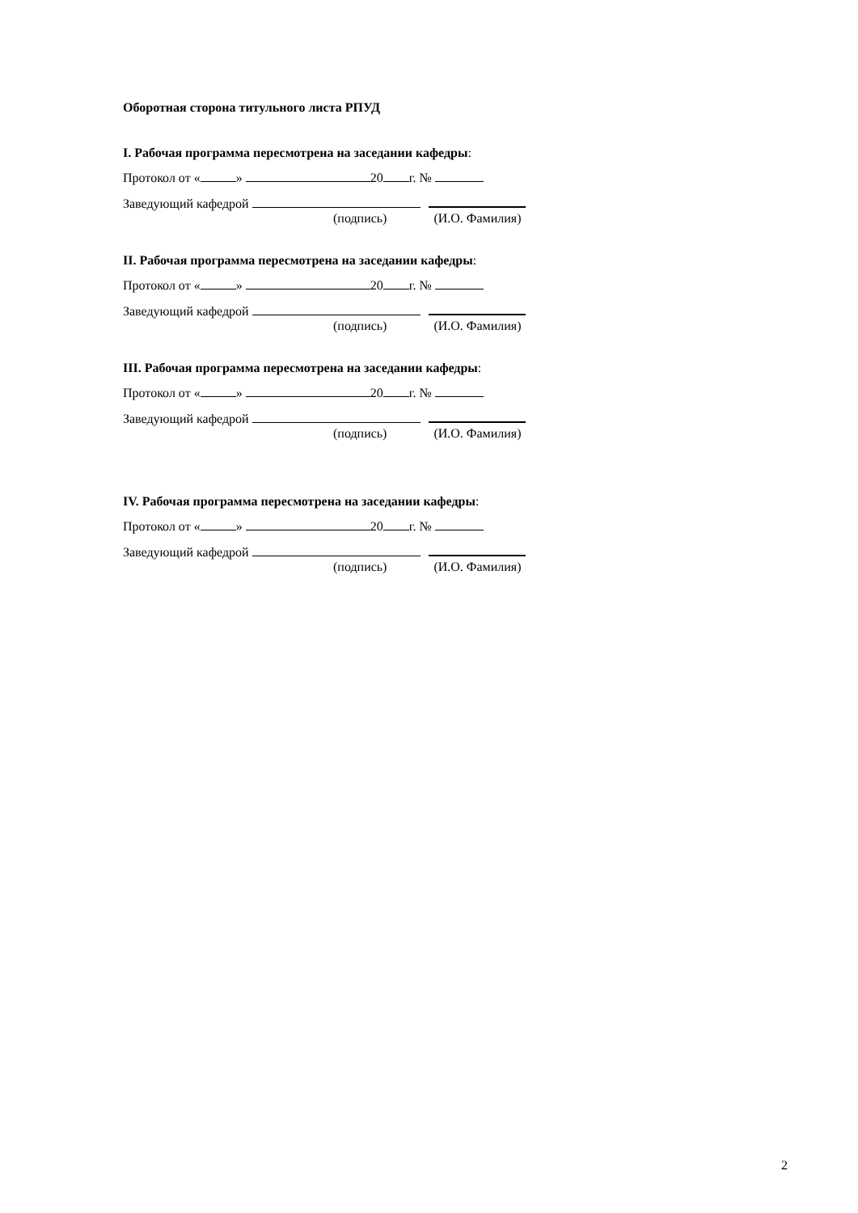Оборотная сторона титульного листа РПУД
I. Рабочая программа пересмотрена на заседании кафедры:
Протокол от « » 20 г. №
Заведующий кафедрой
(подпись) (И.О. Фамилия)
II. Рабочая программа пересмотрена на заседании кафедры:
Протокол от « » 20 г. №
Заведующий кафедрой
(подпись) (И.О. Фамилия)
III. Рабочая программа пересмотрена на заседании кафедры:
Протокол от « » 20 г. №
Заведующий кафедрой
(подпись) (И.О. Фамилия)
IV. Рабочая программа пересмотрена на заседании кафедры:
Протокол от « » 20 г. №
Заведующий кафедрой
(подпись) (И.О. Фамилия)
2